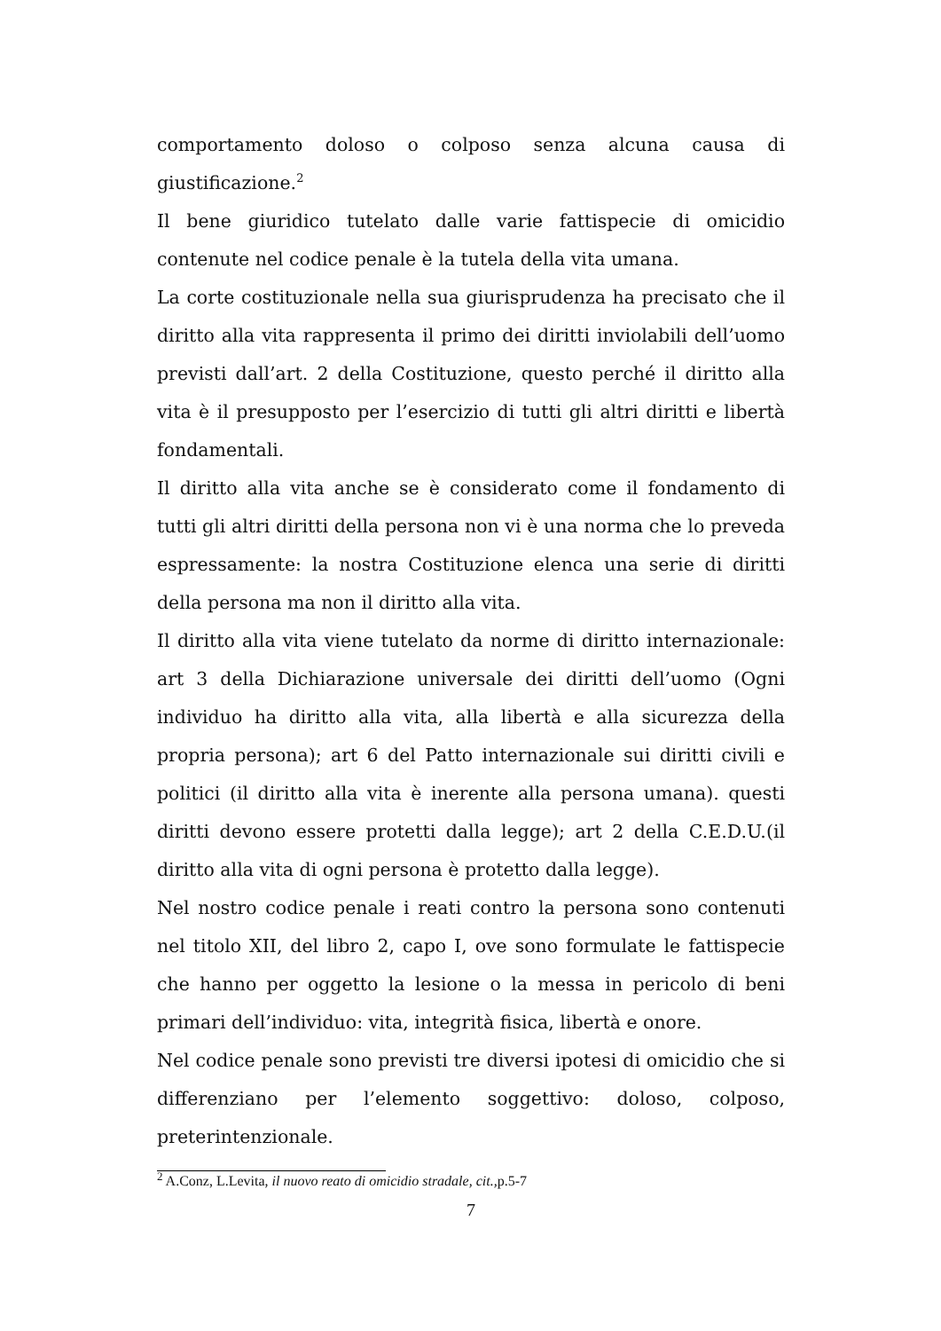comportamento doloso o colposo senza alcuna causa di giustificazione.<sup>2</sup>
Il bene giuridico tutelato dalle varie fattispecie di omicidio contenute nel codice penale è la tutela della vita umana.
La corte costituzionale nella sua giurisprudenza ha precisato che il diritto alla vita rappresenta il primo dei diritti inviolabili dell’uomo previsti dall’art. 2 della Costituzione, questo perché il diritto alla vita è il presupposto per l’esercizio di tutti gli altri diritti e libertà fondamentali.
Il diritto alla vita anche se è considerato come il fondamento di tutti gli altri diritti della persona non vi è una norma che lo preveda espressamente: la nostra Costituzione elenca una serie di diritti della persona ma non il diritto alla vita.
Il diritto alla vita viene tutelato da norme di diritto internazionale: art 3 della Dichiarazione universale dei diritti dell’uomo (Ogni individuo ha diritto alla vita, alla libertà e alla sicurezza della propria persona); art 6 del Patto internazionale sui diritti civili e politici (il diritto alla vita è inerente alla persona umana). questi diritti devono essere protetti dalla legge); art 2 della C.E.D.U.(il diritto alla vita di ogni persona è protetto dalla legge).
Nel nostro codice penale i reati contro la persona sono contenuti nel titolo XII, del libro 2, capo I, ove sono formulate le fattispecie che hanno per oggetto la lesione o la messa in pericolo di beni primari dell’individuo: vita, integrità fisica, libertà e onore.
Nel codice penale sono previsti tre diversi ipotesi di omicidio che si differenziano per l’elemento soggettivo: doloso, colposo, preterintenzionale.
<sup>2</sup> A.Conz, L.Levita, il nuovo reato di omicidio stradale, cit., p.5-7
7